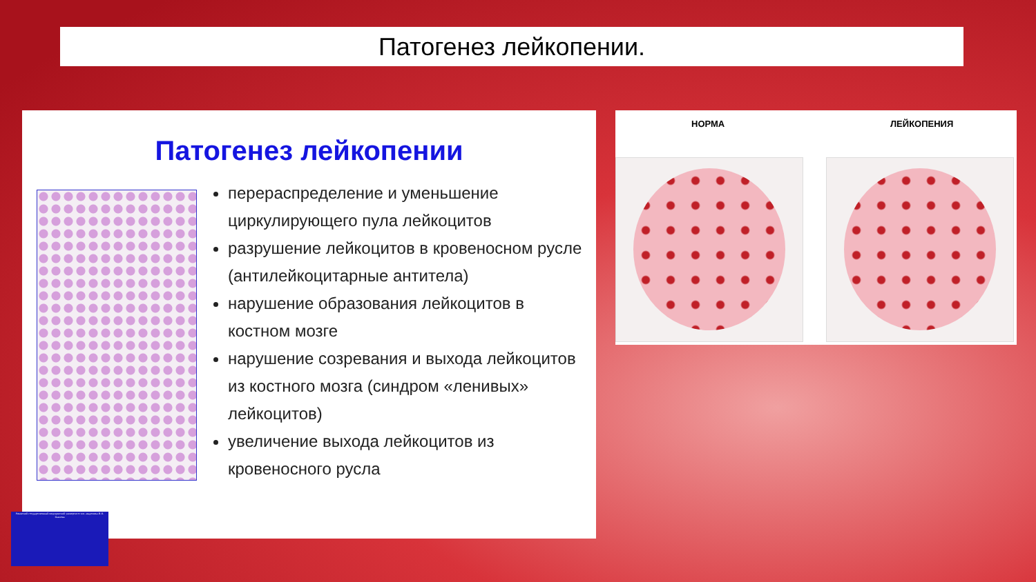Патогенез лейкопении.
Патогенез лейкопении
перераспределение и уменьшение циркулирующего пула лейкоцитов
разрушение лейкоцитов в кровеносном русле (антилейкоцитарные антитела)
нарушение образования лейкоцитов в костном мозге
нарушение созревания и выхода лейкоцитов из костного мозга (синдром «ленивых» лейкоцитов)
увеличение выхода лейкоцитов из кровеносного русла
НОРМА ЛЕЙКОПЕНИЯ
Рязанский государственный медицинский университет им. академика И.П. Павлова